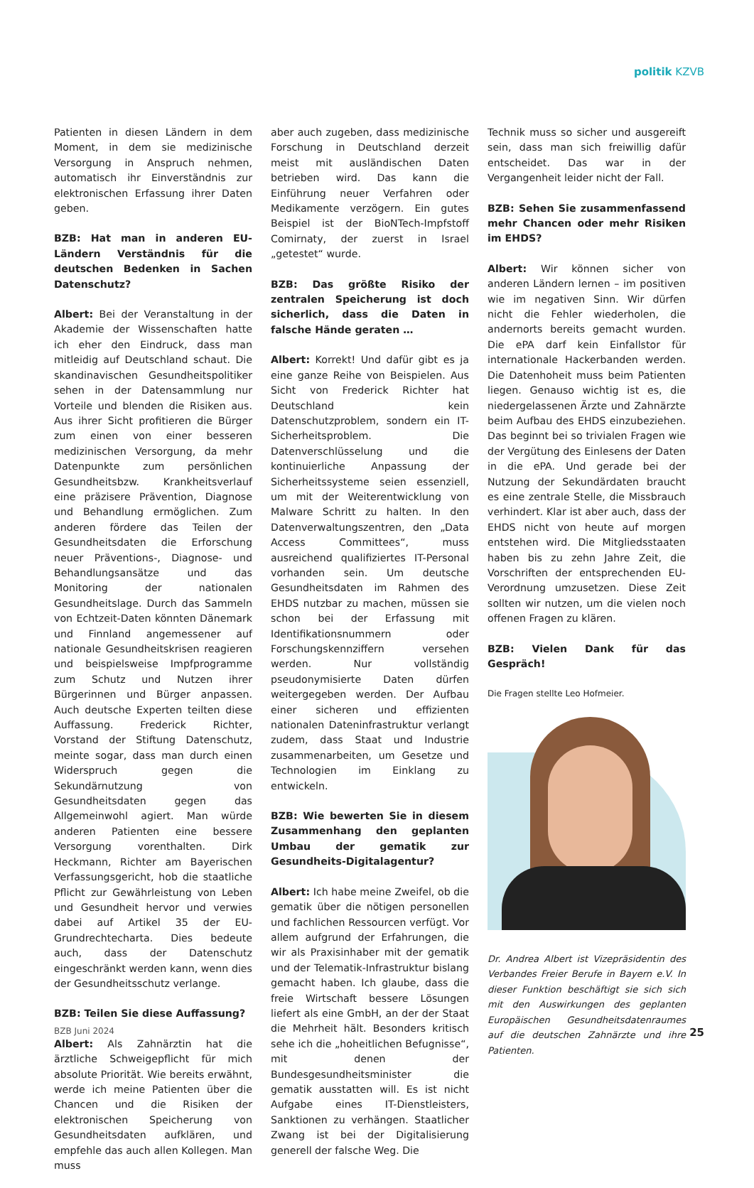politik KZVB
Patienten in diesen Ländern in dem Moment, in dem sie medizinische Versorgung in Anspruch nehmen, automatisch ihr Einverständnis zur elektronischen Erfassung ihrer Daten geben.
BZB: Hat man in anderen EU-Ländern Verständnis für die deutschen Bedenken in Sachen Datenschutz?
Albert: Bei der Veranstaltung in der Akademie der Wissenschaften hatte ich eher den Eindruck, dass man mitleidig auf Deutschland schaut. Die skandinavischen Gesundheitspolitiker sehen in der Datensammlung nur Vorteile und blenden die Risiken aus. Aus ihrer Sicht profitieren die Bürger zum einen von einer besseren medizinischen Versorgung, da mehr Datenpunkte zum persönlichen Gesundheitsbzw. Krankheitsverlauf eine präzisere Prävention, Diagnose und Behandlung ermöglichen. Zum anderen fördere das Teilen der Gesundheitsdaten die Erforschung neuer Präventions-, Diagnose- und Behandlungsansätze und das Monitoring der nationalen Gesundheitslage. Durch das Sammeln von Echtzeit-Daten könnten Dänemark und Finnland angemessener auf nationale Gesundheitskrisen reagieren und beispielsweise Impfprogramme zum Schutz und Nutzen ihrer Bürgerinnen und Bürger anpassen. Auch deutsche Experten teilten diese Auffassung. Frederick Richter, Vorstand der Stiftung Datenschutz, meinte sogar, dass man durch einen Widerspruch gegen die Sekundärnutzung von Gesundheitsdaten gegen das Allgemeinwohl agiert. Man würde anderen Patienten eine bessere Versorgung vorenthalten. Dirk Heckmann, Richter am Bayerischen Verfassungsgericht, hob die staatliche Pflicht zur Gewährleistung von Leben und Gesundheit hervor und verwies dabei auf Artikel 35 der EU-Grundrechtecharta. Dies bedeute auch, dass der Datenschutz eingeschränkt werden kann, wenn dies der Gesundheitsschutz verlange.
BZB: Teilen Sie diese Auffassung?
Albert: Als Zahnärztin hat die ärztliche Schweigepflicht für mich absolute Priorität. Wie bereits erwähnt, werde ich meine Patienten über die Chancen und die Risiken der elektronischen Speicherung von Gesundheitsdaten aufklären, und empfehle das auch allen Kollegen. Man muss
aber auch zugeben, dass medizinische Forschung in Deutschland derzeit meist mit ausländischen Daten betrieben wird. Das kann die Einführung neuer Verfahren oder Medikamente verzögern. Ein gutes Beispiel ist der BioNTech-Impfstoff Comirnaty, der zuerst in Israel „getestet“ wurde.
BZB: Das größte Risiko der zentralen Speicherung ist doch sicherlich, dass die Daten in falsche Hände geraten …
Albert: Korrekt! Und dafür gibt es ja eine ganze Reihe von Beispielen. Aus Sicht von Frederick Richter hat Deutschland kein Datenschutzproblem, sondern ein IT-Sicherheitsproblem. Die Datenverschlüsselung und die kontinuierliche Anpassung der Sicherheitssysteme seien essenziell, um mit der Weiterentwicklung von Malware Schritt zu halten. In den Datenverwaltungszentren, den „Data Access Committees“, muss ausreichend qualifiziertes IT-Personal vorhanden sein. Um deutsche Gesundheitsdaten im Rahmen des EHDS nutzbar zu machen, müssen sie schon bei der Erfassung mit Identifikationsnummern oder Forschungskennziffern versehen werden. Nur vollständig pseudonymisierte Daten dürfen weitergegeben werden. Der Aufbau einer sicheren und effizienten nationalen Dateninfrastruktur verlangt zudem, dass Staat und Industrie zusammenarbeiten, um Gesetze und Technologien im Einklang zu entwickeln.
BZB: Wie bewerten Sie in diesem Zusammenhang den geplanten Umbau der gematik zur Gesundheits-Digitalagentur?
Albert: Ich habe meine Zweifel, ob die gematik über die nötigen personellen und fachlichen Ressourcen verfügt. Vor allem aufgrund der Erfahrungen, die wir als Praxisinhaber mit der gematik und der Telematik-Infrastruktur bislang gemacht haben. Ich glaube, dass die freie Wirtschaft bessere Lösungen liefert als eine GmbH, an der der Staat die Mehrheit hält. Besonders kritisch sehe ich die „hoheitlichen Befugnisse“, mit denen der Bundesgesundheitsminister die gematik ausstatten will. Es ist nicht Aufgabe eines IT-Dienstleisters, Sanktionen zu verhängen. Staatlicher Zwang ist bei der Digitalisierung generell der falsche Weg. Die
Technik muss so sicher und ausgereift sein, dass man sich freiwillig dafür entscheidet. Das war in der Vergangenheit leider nicht der Fall.
BZB: Sehen Sie zusammenfassend mehr Chancen oder mehr Risiken im EHDS?
Albert: Wir können sicher von anderen Ländern lernen – im positiven wie im negativen Sinn. Wir dürfen nicht die Fehler wiederholen, die andernorts bereits gemacht wurden. Die ePA darf kein Einfallstor für internationale Hackerbanden werden. Die Datenhoheit muss beim Patienten liegen. Genauso wichtig ist es, die niedergelassenen Ärzte und Zahnärzte beim Aufbau des EHDS einzubeziehen. Das beginnt bei so trivialen Fragen wie der Vergütung des Einlesens der Daten in die ePA. Und gerade bei der Nutzung der Sekundärdaten braucht es eine zentrale Stelle, die Missbrauch verhindert. Klar ist aber auch, dass der EHDS nicht von heute auf morgen entstehen wird. Die Mitgliedsstaaten haben bis zu zehn Jahre Zeit, die Vorschriften der entsprechenden EU-Verordnung umzusetzen. Diese Zeit sollten wir nutzen, um die vielen noch offenen Fragen zu klären.
BZB: Vielen Dank für das Gespräch!
Die Fragen stellte Leo Hofmeier.
Dr. Andrea Albert ist Vizepräsidentin des Verbandes Freier Berufe in Bayern e.V. In dieser Funktion beschäftigt sie sich sich mit den Auswirkungen des geplanten Europäischen Gesundheitsdatenraumes auf die deutschen Zahnärzte und ihre Patienten.
BZB Juni 2024 25